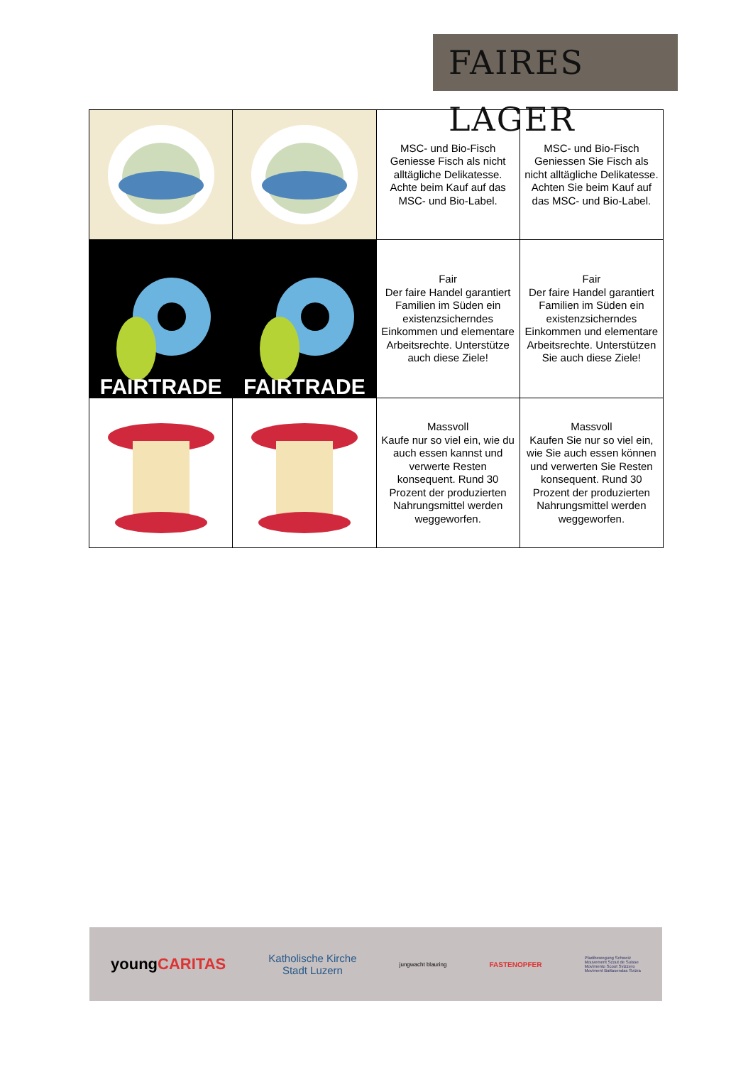FAIRES LAGER
| | | MSC- und Bio-Fisch Geniesse Fisch als nicht alltägliche Delikatesse. Achte beim Kauf auf das MSC- und Bio-Label. | MSC- und Bio-Fisch Geniessen Sie Fisch als nicht alltägliche Delikatesse. Achten Sie beim Kauf auf das MSC- und Bio-Label. |
| FAIRTRADE | FAIRTRADE | Fair Der faire Handel garantiert Familien im Süden ein existenzsicherndes Einkommen und elementare Arbeitsrechte. Unterstütze auch diese Ziele! | Fair Der faire Handel garantiert Familien im Süden ein existenzsicherndes Einkommen und elementare Arbeitsrechte. Unterstützen Sie auch diese Ziele! |
| | | Massvoll Kaufe nur so viel ein, wie du auch essen kannst und verwerte Resten konsequent. Rund 30 Prozent der produzierten Nahrungsmittel werden weggeworfen. | Massvoll Kaufen Sie nur so viel ein, wie Sie auch essen können und verwerten Sie Resten konsequent. Rund 30 Prozent der produzierten Nahrungsmittel werden weggeworfen. |
youngCARITAS Katholische Kirche
Stadt Luzern jungwacht blauring FASTENOPFER Pfadibewegung Schweiz
Mouvement Scout de Suisse
Movimento Scout Svizzero
Moviment Battasendas Svizra